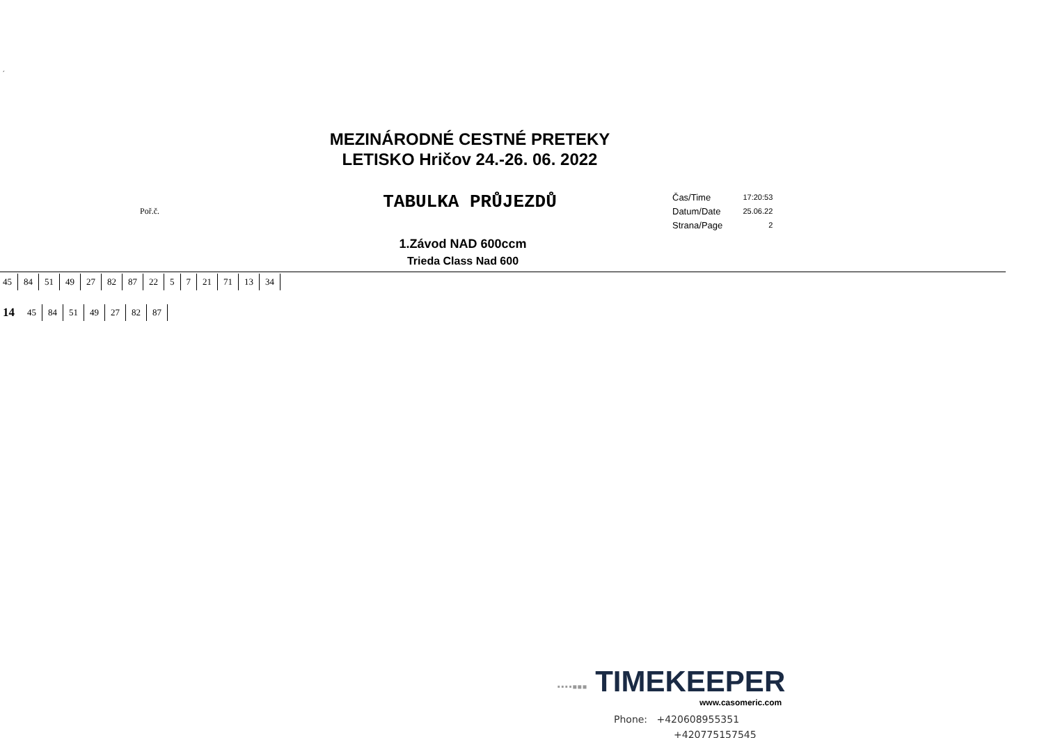´
MEZINÁRODNÉ CESTNÉ PRETEKY
LETISKO Hričov 24.-26. 06. 2022
Poř.č. TABULKA PRŮJEZDŮ
| Čas/Time | 17:20:53 |
| Datum/Date | 25.06.22 |
| Strana/Page | 2 |
1.Závod NAD 600ccm
Trieda Class Nad 600
| 45 | 84 | 51 | 49 | 27 | 82 | 87 | 22 | 5 | 7 | 21 | 71 | 13 | 34 |
| 14 | 45 | 84 | 51 | 49 | 27 | 82 | 87 |
∙∙∙∙▪▪▪ TIMEKEEPER
www.casomeric.com
Phone: +420608955351
+420775157545